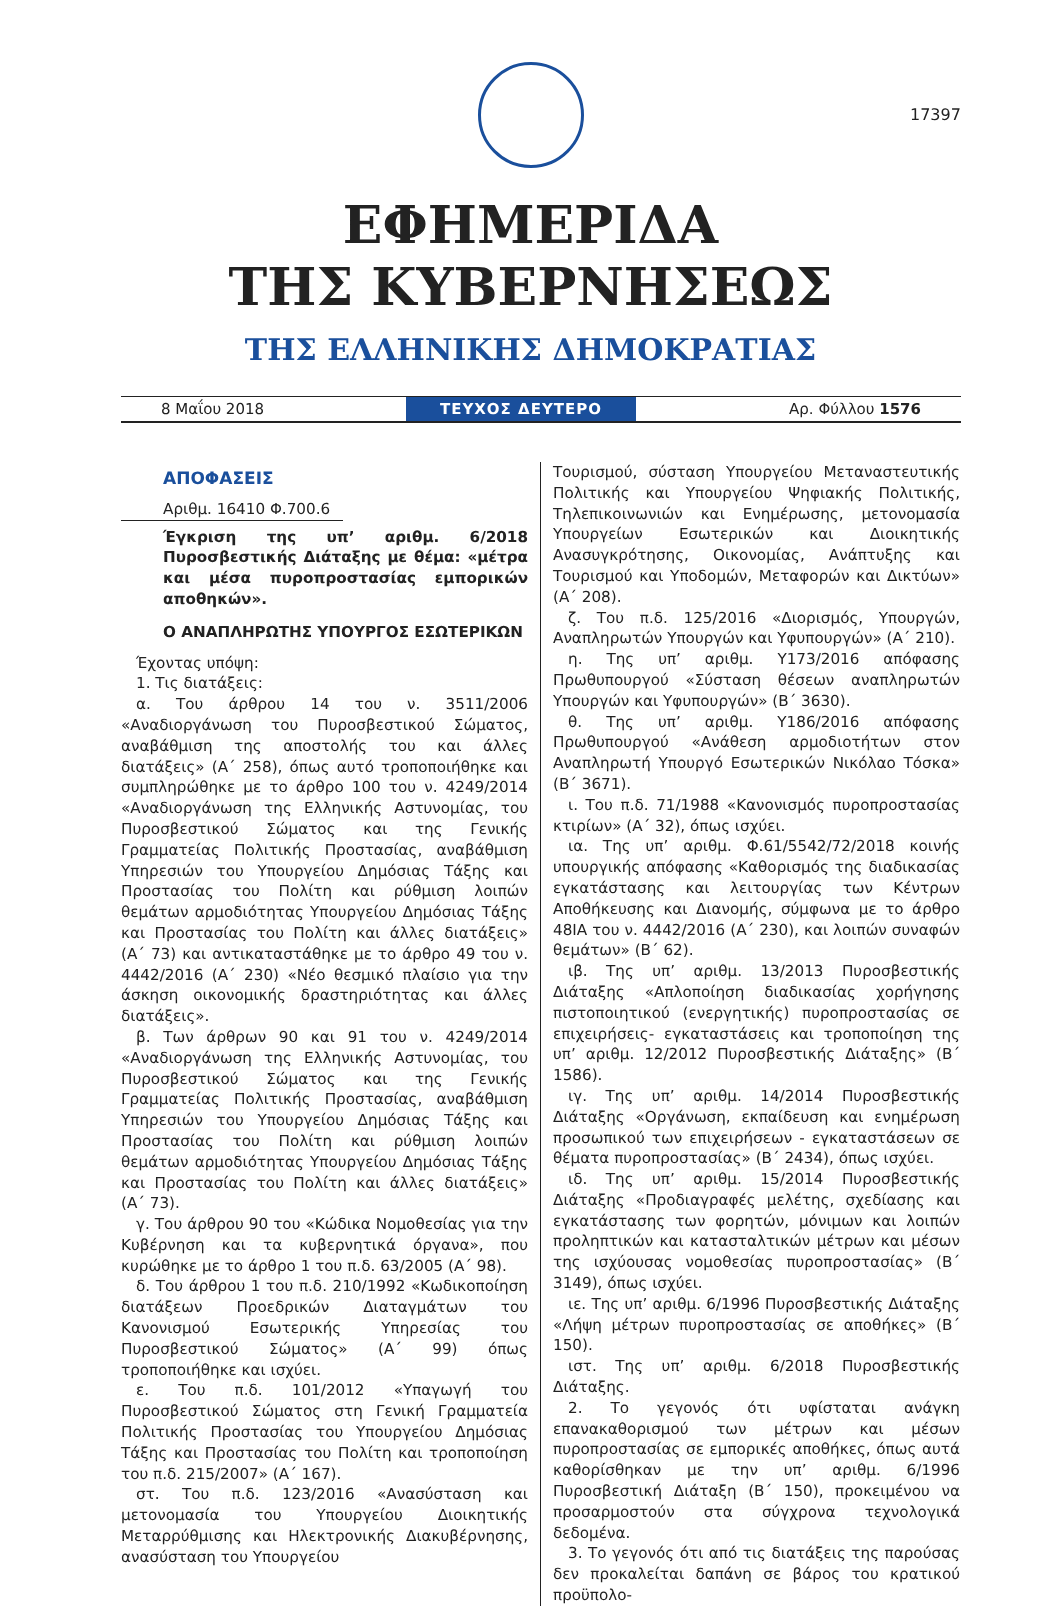17397
ΕΦΗΜΕΡΙΔΑ
ΤΗΣ ΚΥΒΕΡΝΗΣΕΩΣ
ΤΗΣ ΕΛΛΗΝΙΚΗΣ ΔΗΜΟΚΡΑΤΙΑΣ
8 Μαΐου 2018
ΤΕΥΧΟΣ ΔΕΥΤΕΡΟ
Αρ. Φύλλου 1576
ΑΠΟΦΑΣΕΙΣ
Αριθμ. 16410 Φ.700.6
Έγκριση της υπ’ αριθμ. 6/2018 Πυροσβεστικής Διάταξης με θέμα: «μέτρα και μέσα πυροπροστασίας εμπορικών αποθηκών».
Ο ΑΝΑΠΛΗΡΩΤΗΣ ΥΠΟΥΡΓΟΣ ΕΣΩΤΕΡΙΚΩΝ
Έχοντας υπόψη:
1. Τις διατάξεις:
α. Του άρθρου 14 του ν. 3511/2006 «Αναδιοργάνωση του Πυροσβεστικού Σώματος, αναβάθμιση της αποστολής του και άλλες διατάξεις» (Α΄ 258), όπως αυτό τροποποιήθηκε και συμπληρώθηκε με το άρθρο 100 του ν. 4249/2014 «Αναδιοργάνωση της Ελληνικής Αστυνομίας, του Πυροσβεστικού Σώματος και της Γενικής Γραμματείας Πολιτικής Προστασίας, αναβάθμιση Υπηρεσιών του Υπουργείου Δημόσιας Τάξης και Προστασίας του Πολίτη και ρύθμιση λοιπών θεμάτων αρμοδιότητας Υπουργείου Δημόσιας Τάξης και Προστασίας του Πολίτη και άλλες διατάξεις» (Α΄ 73) και αντικαταστάθηκε με το άρθρο 49 του ν. 4442/2016 (Α΄ 230) «Νέο θεσμικό πλαίσιο για την άσκηση οικονομικής δραστηριότητας και άλλες διατάξεις».
β. Των άρθρων 90 και 91 του ν. 4249/2014 «Αναδιοργάνωση της Ελληνικής Αστυνομίας, του Πυροσβεστικού Σώματος και της Γενικής Γραμματείας Πολιτικής Προστασίας, αναβάθμιση Υπηρεσιών του Υπουργείου Δημόσιας Τάξης και Προστασίας του Πολίτη και ρύθμιση λοιπών θεμάτων αρμοδιότητας Υπουργείου Δημόσιας Τάξης και Προστασίας του Πολίτη και άλλες διατάξεις» (Α΄ 73).
γ. Του άρθρου 90 του «Κώδικα Νομοθεσίας για την Κυβέρνηση και τα κυβερνητικά όργανα», που κυρώθηκε με το άρθρο 1 του π.δ. 63/2005 (Α΄ 98).
δ. Του άρθρου 1 του π.δ. 210/1992 «Κωδικοποίηση διατάξεων Προεδρικών Διαταγμάτων του Κανονισμού Εσωτερικής Υπηρεσίας του Πυροσβεστικού Σώματος» (Α΄ 99) όπως τροποποιήθηκε και ισχύει.
ε. Του π.δ. 101/2012 «Υπαγωγή του Πυροσβεστικού Σώματος στη Γενική Γραμματεία Πολιτικής Προστασίας του Υπουργείου Δημόσιας Τάξης και Προστασίας του Πολίτη και τροποποίηση του π.δ. 215/2007» (Α΄ 167).
στ. Του π.δ. 123/2016 «Ανασύσταση και μετονομασία του Υπουργείου Διοικητικής Μεταρρύθμισης και Ηλεκτρονικής Διακυβέρνησης, ανασύσταση του Υπουργείου
Τουρισμού, σύσταση Υπουργείου Μεταναστευτικής Πολιτικής και Υπουργείου Ψηφιακής Πολιτικής, Τηλεπικοινωνιών και Ενημέρωσης, μετονομασία Υπουργείων Εσωτερικών και Διοικητικής Ανασυγκρότησης, Οικονομίας, Ανάπτυξης και Τουρισμού και Υποδομών, Μεταφορών και Δικτύων» (Α΄ 208).
ζ. Του π.δ. 125/2016 «Διορισμός, Υπουργών, Αναπληρωτών Υπουργών και Υφυπουργών» (Α΄ 210).
η. Της υπ’ αριθμ. Υ173/2016 απόφασης Πρωθυπουργού «Σύσταση θέσεων αναπληρωτών Υπουργών και Υφυπουργών» (Β΄ 3630).
θ. Της υπ’ αριθμ. Υ186/2016 απόφασης Πρωθυπουργού «Ανάθεση αρμοδιοτήτων στον Αναπληρωτή Υπουργό Εσωτερικών Νικόλαο Τόσκα» (Β΄ 3671).
ι. Του π.δ. 71/1988 «Κανονισμός πυροπροστασίας κτιρίων» (Α΄ 32), όπως ισχύει.
ια. Της υπ’ αριθμ. Φ.61/5542/72/2018 κοινής υπουργικής απόφασης «Καθορισμός της διαδικασίας εγκατάστασης και λειτουργίας των Κέντρων Αποθήκευσης και Διανομής, σύμφωνα με το άρθρο 48ΙΑ του ν. 4442/2016 (Α΄ 230), και λοιπών συναφών θεμάτων» (Β΄ 62).
ιβ. Της υπ’ αριθμ. 13/2013 Πυροσβεστικής Διάταξης «Απλοποίηση διαδικασίας χορήγησης πιστοποιητικού (ενεργητικής) πυροπροστασίας σε επιχειρήσεις- εγκαταστάσεις και τροποποίηση της υπ’ αριθμ. 12/2012 Πυροσβεστικής Διάταξης» (Β΄ 1586).
ιγ. Της υπ’ αριθμ. 14/2014 Πυροσβεστικής Διάταξης «Οργάνωση, εκπαίδευση και ενημέρωση προσωπικού των επιχειρήσεων - εγκαταστάσεων σε θέματα πυροπροστασίας» (Β΄ 2434), όπως ισχύει.
ιδ. Της υπ’ αριθμ. 15/2014 Πυροσβεστικής Διάταξης «Προδιαγραφές μελέτης, σχεδίασης και εγκατάστασης των φορητών, μόνιμων και λοιπών προληπτικών και κατασταλτικών μέτρων και μέσων της ισχύουσας νομοθεσίας πυροπροστασίας» (Β΄ 3149), όπως ισχύει.
ιε. Της υπ’ αριθμ. 6/1996 Πυροσβεστικής Διάταξης «Λήψη μέτρων πυροπροστασίας σε αποθήκες» (Β΄ 150).
ιστ. Της υπ’ αριθμ. 6/2018 Πυροσβεστικής Διάταξης.
2. Το γεγονός ότι υφίσταται ανάγκη επανακαθορισμού των μέτρων και μέσων πυροπροστασίας σε εμπορικές αποθήκες, όπως αυτά καθορίσθηκαν με την υπ’ αριθμ. 6/1996 Πυροσβεστική Διάταξη (Β΄ 150), προκειμένου να προσαρμοστούν στα σύγχρονα τεχνολογικά δεδομένα.
3. Το γεγονός ότι από τις διατάξεις της παρούσας δεν προκαλείται δαπάνη σε βάρος του κρατικού προϋπολο-